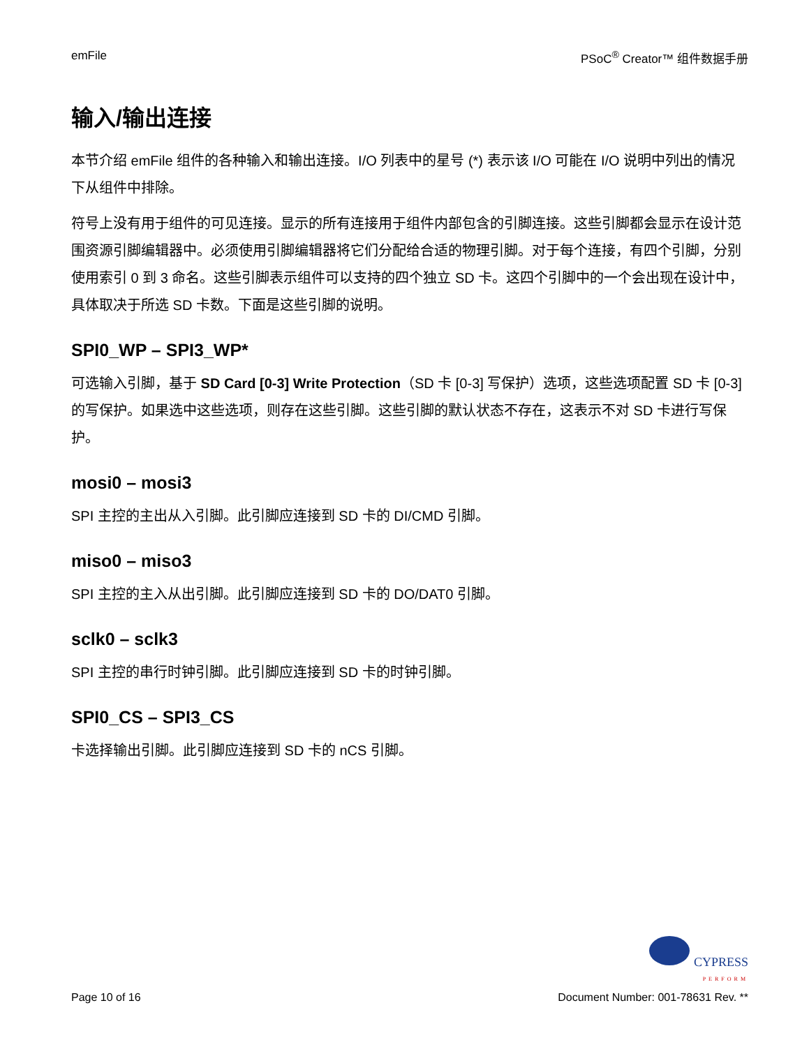emFile PSoC<sup>®</sup> Creator™ 组件数据手册
输入/输出连接
本节介绍 emFile 组件的各种输入和输出连接。I/O 列表中的星号 (*) 表示该 I/O 可能在 I/O 说明中列出的情况下从组件中排除。
符号上没有用于组件的可见连接。显示的所有连接用于组件内部包含的引脚连接。这些引脚都会显示在设计范围资源引脚编辑器中。必须使用引脚编辑器将它们分配给合适的物理引脚。对于每个连接，有四个引脚，分别使用索引 0 到 3 命名。这些引脚表示组件可以支持的四个独立 SD 卡。这四个引脚中的一个会出现在设计中，具体取决于所选 SD 卡数。下面是这些引脚的说明。
SPI0_WP – SPI3_WP*
可选输入引脚，基于 SD Card [0-3] Write Protection（SD 卡 [0-3] 写保护）选项，这些选项配置 SD 卡 [0-3] 的写保护。如果选中这些选项，则存在这些引脚。这些引脚的默认状态不存在，这表示不对 SD 卡进行写保护。
mosi0 – mosi3
SPI 主控的主出从入引脚。此引脚应连接到 SD 卡的 DI/CMD 引脚。
miso0 – miso3
SPI 主控的主入从出引脚。此引脚应连接到 SD 卡的 DO/DAT0 引脚。
sclk0 – sclk3
SPI 主控的串行时钟引脚。此引脚应连接到 SD 卡的时钟引脚。
SPI0_CS – SPI3_CS
卡选择输出引脚。此引脚应连接到 SD 卡的 nCS 引脚。
Page 10 of 16
CYPRESS
PERFORM
Document Number: 001-78631 Rev. **